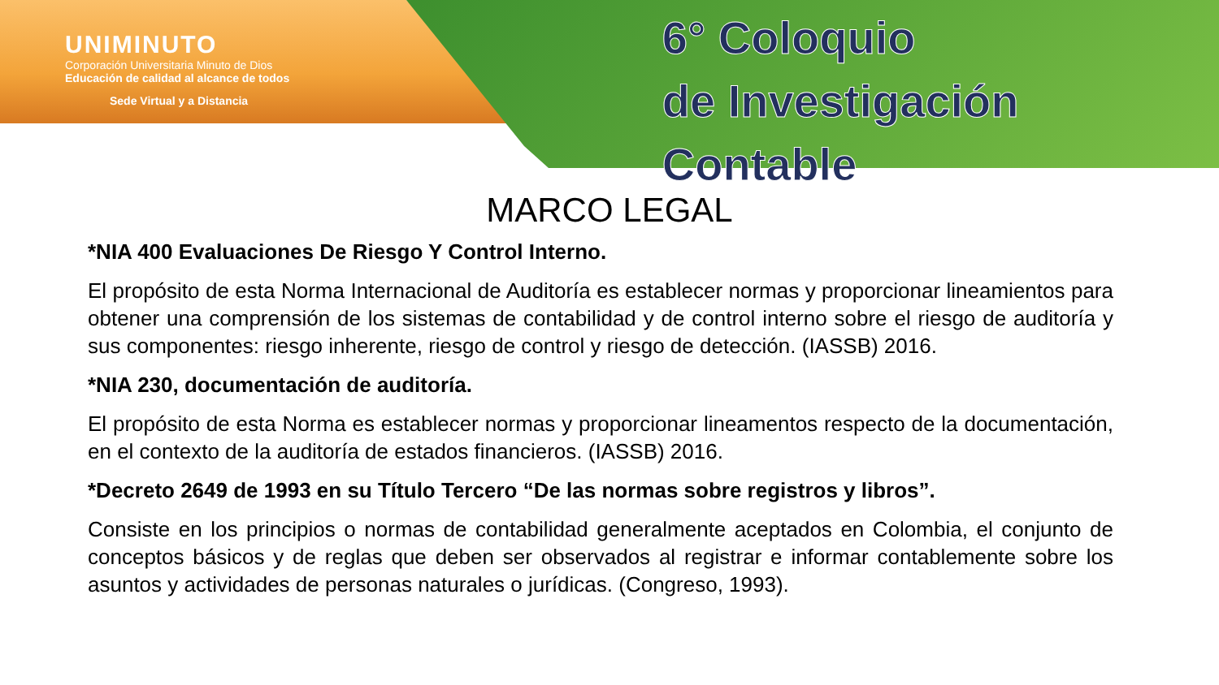UNIMINUTO
Corporación Universitaria Minuto de Dios
Educación de calidad al alcance de todos
Sede Virtual y a Distancia
6° Coloquio
de Investigación Contable
MARCO LEGAL
*NIA 400 Evaluaciones De Riesgo Y Control Interno.
El propósito de esta Norma Internacional de Auditoría es establecer normas y proporcionar lineamientos para obtener una comprensión de los sistemas de contabilidad y de control interno sobre el riesgo de auditoría y sus componentes: riesgo inherente, riesgo de control y riesgo de detección. (IASSB) 2016.
*NIA 230, documentación de auditoría.
El propósito de esta Norma es establecer normas y proporcionar lineamentos respecto de la documentación, en el contexto de la auditoría de estados financieros. (IASSB) 2016.
*Decreto 2649 de 1993 en su Título Tercero “De las normas sobre registros y libros”.
Consiste en los principios o normas de contabilidad generalmente aceptados en Colombia, el conjunto de conceptos básicos y de reglas que deben ser observados al registrar e informar contablemente sobre los asuntos y actividades de personas naturales o jurídicas. (Congreso, 1993).